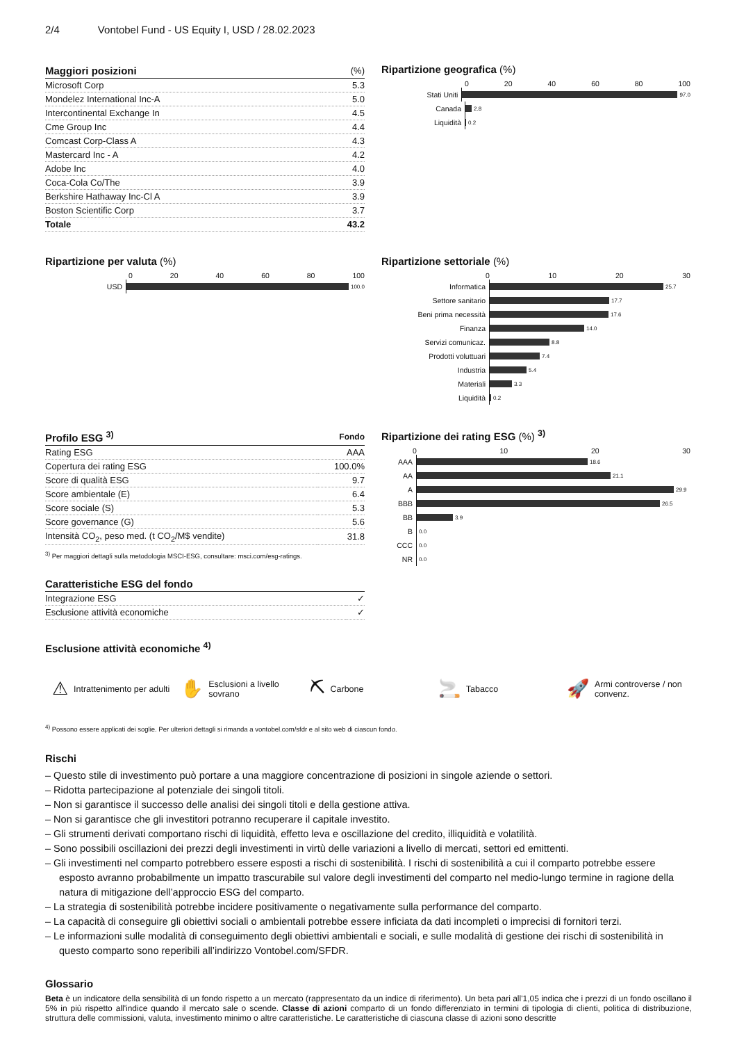2/4 Vontobel Fund - US Equity I, USD / 28.02.2023
| Maggiori posizioni | (%) |
| --- | --- |
| Microsoft Corp | 5.3 |
| Mondelez International Inc-A | 5.0 |
| Intercontinental Exchange In | 4.5 |
| Cme Group Inc | 4.4 |
| Comcast Corp-Class A | 4.3 |
| Mastercard Inc - A | 4.2 |
| Adobe Inc | 4.0 |
| Coca-Cola Co/The | 3.9 |
| Berkshire Hathaway Inc-Cl A | 3.9 |
| Boston Scientific Corp | 3.7 |
| Totale | 43.2 |
Ripartizione geografica (%)
0 20 40 60 80 100
Stati Uniti
97.0
Canada
2.8
Liquidità
0.2
Ripartizione per valuta (%)
0 20 40 60 80 100
USD
100.0
Ripartizione settoriale (%)
0 10 20 30
Informatica
25.7
Settore sanitario
17.7
Beni prima necessità
17.6
Finanza
14.0
Servizi comunicaz.
8.8
Prodotti voluttuari
7.4
Industria
5.4
Materiali
3.3
Liquidità
0.2
| Profilo ESG <sup>3)</sup> | Fondo |
| --- | --- |
| Rating ESG | AAA |
| Copertura dei rating ESG | 100.0% |
| Score di qualità ESG | 9.7 |
| Score ambientale (E) | 6.4 |
| Score sociale (S) | 5.3 |
| Score governance (G) | 5.6 |
| Intensità CO<sub>2</sub>, peso med. (t CO<sub>2</sub>/M$ vendite) | 31.8 |
<sup>3)</sup> Per maggiori dettagli sulla metodologia MSCI-ESG, consultare: msci.com/esg-ratings.
| Caratteristiche ESG del fondo | |
| --- | --- |
| Integrazione ESG | ✓ |
| Esclusione attività economiche | ✓ |
Ripartizione dei rating ESG (%) <sup>3)</sup>
0 10 20 30
AAA
18.6
AA
21.1
A
29.9
BBB
26.5
BB
3.9
B
0.0
CCC
0.0
NR
0.0
Esclusione attività economiche <sup>4)</sup>
⚠ Intrattenimento per adulti
✋ Esclusioni a livello sovrano
⛏ Carbone
🚬 Tabacco
🚀 Armi controverse / non convenz.
<sup>4)</sup> Possono essere applicati dei soglie. Per ulteriori dettagli si rimanda a vontobel.com/sfdr e al sito web di ciascun fondo.
Rischi
– Questo stile di investimento può portare a una maggiore concentrazione di posizioni in singole aziende o settori.
– Ridotta partecipazione al potenziale dei singoli titoli.
– Non si garantisce il successo delle analisi dei singoli titoli e della gestione attiva.
– Non si garantisce che gli investitori potranno recuperare il capitale investito.
– Gli strumenti derivati comportano rischi di liquidità, effetto leva e oscillazione del credito, illiquidità e volatilità.
– Sono possibili oscillazioni dei prezzi degli investimenti in virtù delle variazioni a livello di mercati, settori ed emittenti.
– Gli investimenti nel comparto potrebbero essere esposti a rischi di sostenibilità. I rischi di sostenibilità a cui il comparto potrebbe essere esposto avranno probabilmente un impatto trascurabile sul valore degli investimenti del comparto nel medio-lungo termine in ragione della natura di mitigazione dell’approccio ESG del comparto.
– La strategia di sostenibilità potrebbe incidere positivamente o negativamente sulla performance del comparto.
– La capacità di conseguire gli obiettivi sociali o ambientali potrebbe essere inficiata da dati incompleti o imprecisi di fornitori terzi.
– Le informazioni sulle modalità di conseguimento degli obiettivi ambientali e sociali, e sulle modalità di gestione dei rischi di sostenibilità in questo comparto sono reperibili all’indirizzo Vontobel.com/SFDR.
Glossario
Beta è un indicatore della sensibilità di un fondo rispetto a un mercato (rappresentato da un indice di riferimento). Un beta pari all'1,05 indica che i prezzi di un fondo oscillano il 5% in più rispetto all'indice quando il mercato sale o scende. Classe di azioni comparto di un fondo differenziato in termini di tipologia di clienti, politica di distribuzione, struttura delle commissioni, valuta, investimento minimo o altre caratteristiche. Le caratteristiche di ciascuna classe di azioni sono descritte